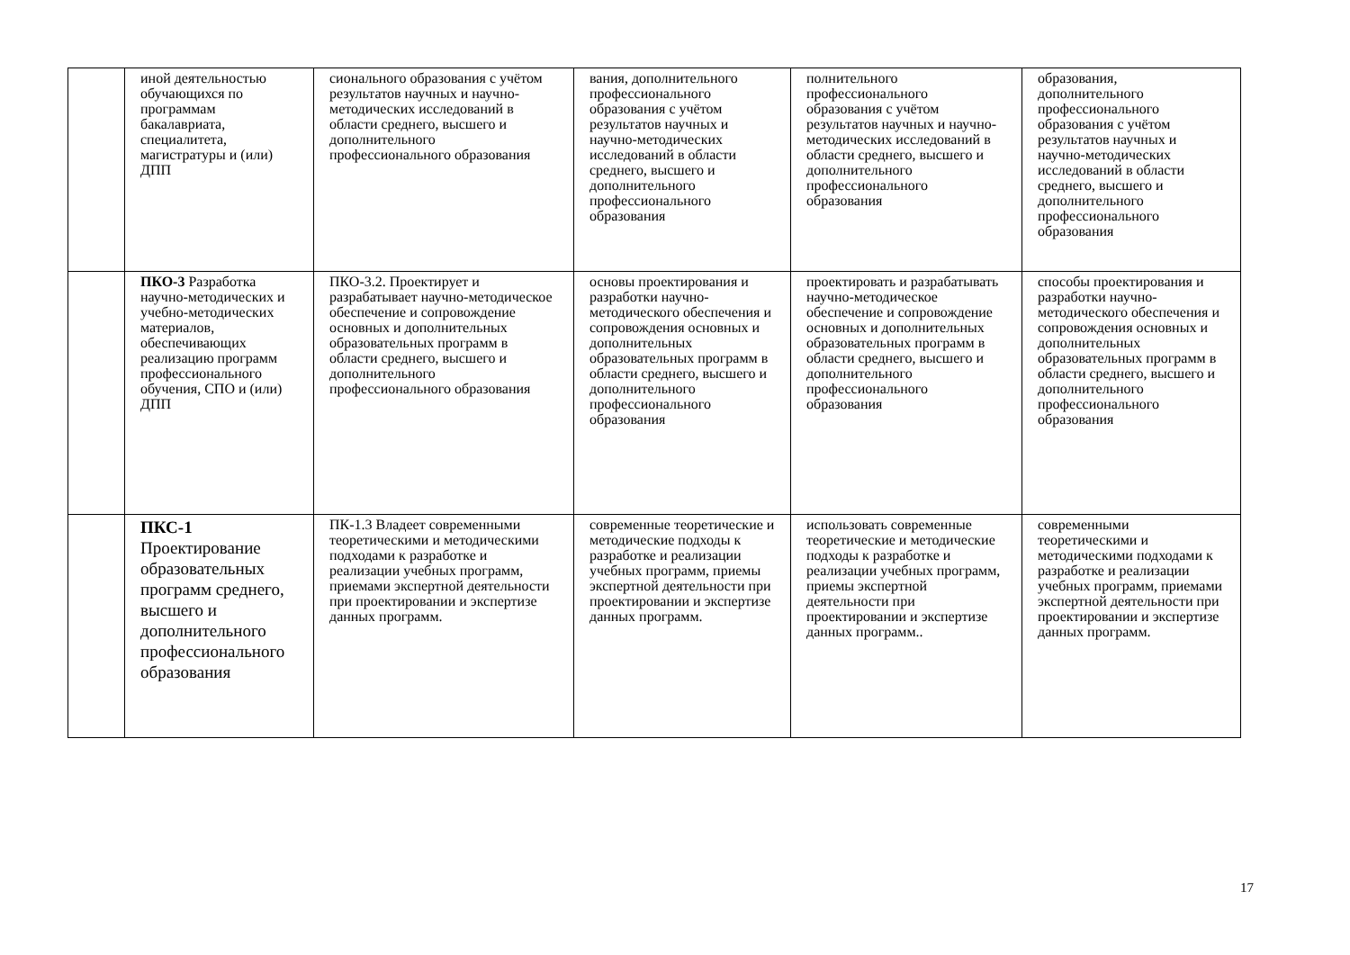| | иной деятельностью обучающихся по программам бакалавриата, специалитета, магистратуры и (или) ДПП | сионального образования с учётом результатов научных и научно-методических исследований в области среднего, высшего и дополнительного профессионального образования | вания, дополнительного профессионального образования с учётом результатов научных и научно-методических исследований в области среднего, высшего и дополнительного профессионального образования | полнительного профессионального образования с учётом результатов научных и научно-методических исследований в области среднего, высшего и дополнительного профессионального образования | образования, дополнительного профессионального образования с учётом результатов научных и научно-методических исследований в области среднего, высшего и дополнительного профессионального образования |
| | ПКО-3 Разработка научно-методических и учебно-методических материалов, обеспечивающих реализацию программ профессионального обучения, СПО и (или) ДПП | ПКО-3.2. Проектирует и разрабатывает научно-методическое обеспечение и сопровождение основных и дополнительных образовательных программ в области среднего, высшего и дополнительного профессионального образования | основы проектирования и разработки научно-методического обеспечения и сопровождения основных и дополнительных образовательных программ в области среднего, высшего и дополнительного профессионального образования | проектировать и разрабатывать научно-методическое обеспечение и сопровождение основных и дополнительных образовательных программ в области среднего, высшего и дополнительного профессионального образования | способы проектирования и разработки научно-методического обеспечения и сопровождения основных и дополнительных образовательных программ в области среднего, высшего и дополнительного профессионального образования |
| | ПКС-1 Проектирование образовательных программ среднего, высшего и дополнительного профессионального образования | ПК-1.3 Владеет современными теоретическими и методическими подходами к разработке и реализации учебных программ, приемами экспертной деятельности при проектировании и экспертизе данных программ. | современные теоретические и методические подходы к разработке и реализации учебных программ, приемы экспертной деятельности при проектировании и экспертизе данных программ. | использовать современные теоретические и методические подходы к разработке и реализации учебных программ, приемы экспертной деятельности при проектировании и экспертизе данных программ.. | современными теоретическими и методическими подходами к разработке и реализации учебных программ, приемами экспертной деятельности при проектировании и экспертизе данных программ. |
17